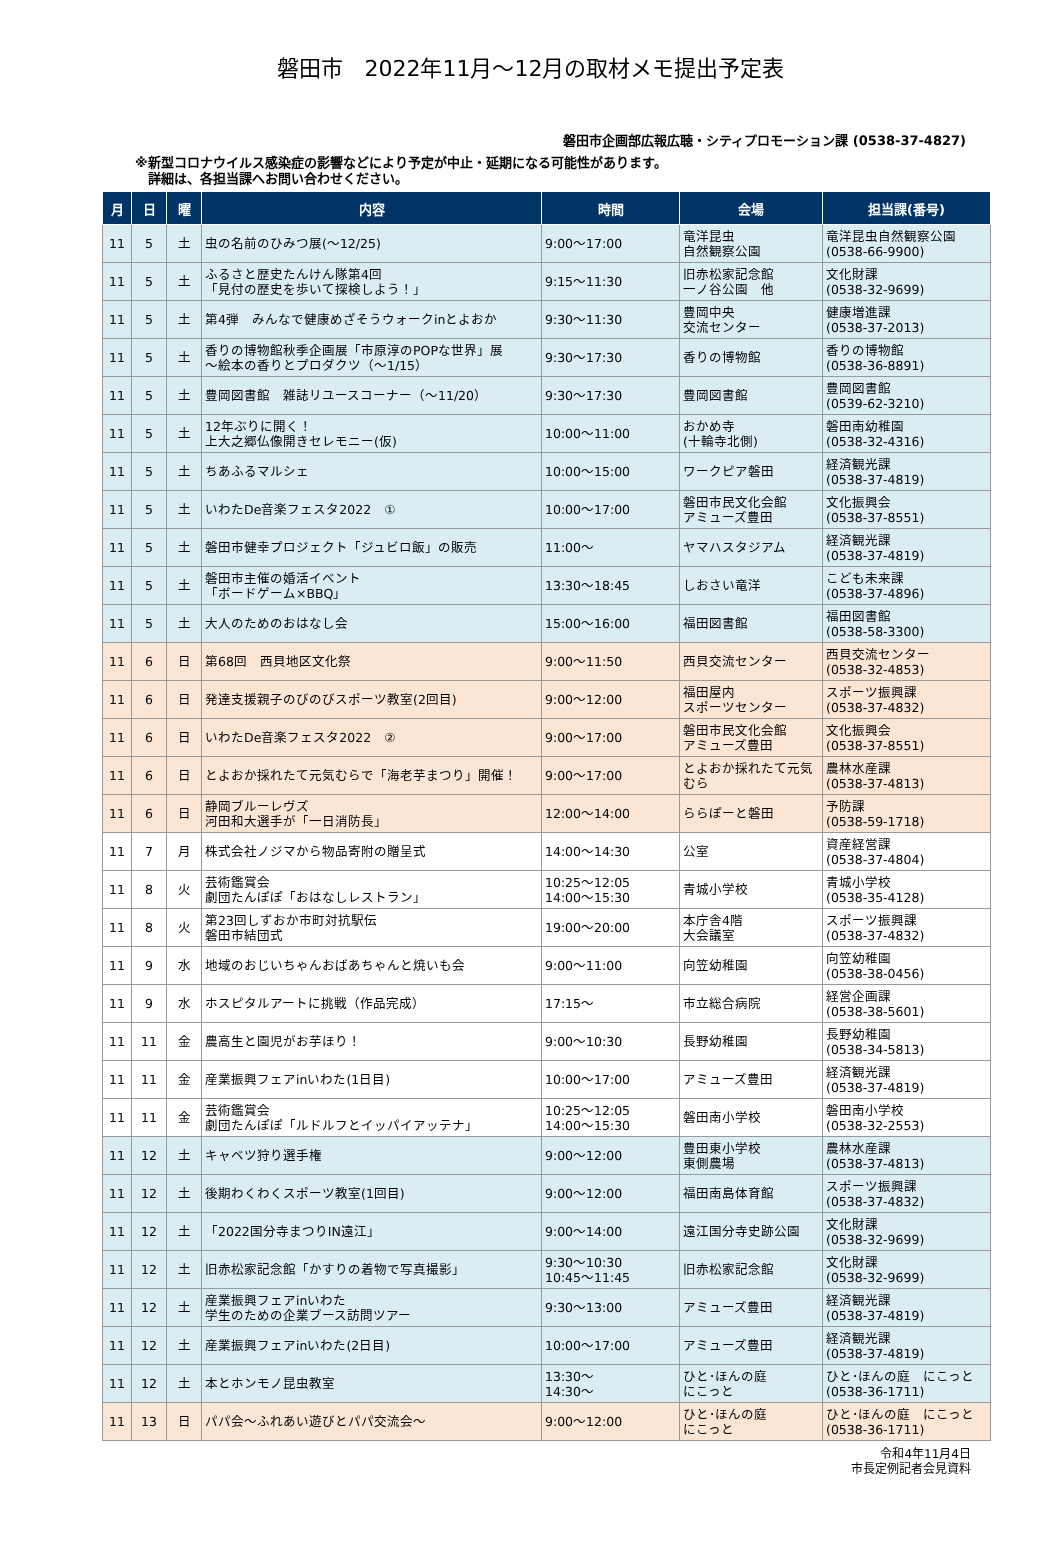磐田市　2022年11月～12月の取材メモ提出予定表
磐田市企画部広報広聴・シティプロモーション課 (0538-37-4827)
※新型コロナウイルス感染症の影響などにより予定が中止・延期になる可能性があります。
　詳細は、各担当課へお問い合わせください。
| 月 | 日 | 曜 | 内容 | 時間 | 会場 | 担当課(番号) |
| --- | --- | --- | --- | --- | --- | --- |
| 11 | 5 | 土 | 虫の名前のひみつ展(～12/25) | 9:00～17:00 | 竜洋昆虫 自然観察公園 | 竜洋昆虫自然観察公園 (0538-66-9900) |
| 11 | 5 | 土 | ふるさと歴史たんけん隊第4回 「見付の歴史を歩いて探検しよう！」 | 9:15～11:30 | 旧赤松家記念館 一ノ谷公園 他 | 文化財課 (0538-32-9699) |
| 11 | 5 | 土 | 第4弾 みんなで健康めざそうウォークinとよおか | 9:30～11:30 | 豊岡中央 交流センター | 健康増進課 (0538-37-2013) |
| 11 | 5 | 土 | 香りの博物館秋季企画展「市原淳のPOPな世界」展 ～絵本の香りとプロダクツ（～1/15） | 9:30～17:30 | 香りの博物館 | 香りの博物館 (0538-36-8891) |
| 11 | 5 | 土 | 豊岡図書館 雑誌リユースコーナー（～11/20） | 9:30～17:30 | 豊岡図書館 | 豊岡図書館 (0539-62-3210) |
| 11 | 5 | 土 | 12年ぶりに開く！ 上大之郷仏像開きセレモニー(仮) | 10:00～11:00 | おかめ寺 (十輪寺北側) | 磐田南幼稚園 (0538-32-4316) |
| 11 | 5 | 土 | ちあふるマルシェ | 10:00～15:00 | ワークピア磐田 | 経済観光課 (0538-37-4819) |
| 11 | 5 | 土 | いわたDe音楽フェスタ2022 ① | 10:00～17:00 | 磐田市民文化会館 アミューズ豊田 | 文化振興会 (0538-37-8551) |
| 11 | 5 | 土 | 磐田市健幸プロジェクト「ジュビロ飯」の販売 | 11:00～ | ヤマハスタジアム | 経済観光課 (0538-37-4819) |
| 11 | 5 | 土 | 磐田市主催の婚活イベント 「ボードゲーム×BBQ」 | 13:30～18:45 | しおさい竜洋 | こども未来課 (0538-37-4896) |
| 11 | 5 | 土 | 大人のためのおはなし会 | 15:00～16:00 | 福田図書館 | 福田図書館 (0538-58-3300) |
| 11 | 6 | 日 | 第68回 西貝地区文化祭 | 9:00～11:50 | 西貝交流センター | 西貝交流センター (0538-32-4853) |
| 11 | 6 | 日 | 発達支援親子のびのびスポーツ教室(2回目) | 9:00～12:00 | 福田屋内 スポーツセンター | スポーツ振興課 (0538-37-4832) |
| 11 | 6 | 日 | いわたDe音楽フェスタ2022 ② | 9:00～17:00 | 磐田市民文化会館 アミューズ豊田 | 文化振興会 (0538-37-8551) |
| 11 | 6 | 日 | とよおか採れたて元気むらで「海老芋まつり」開催！ | 9:00～17:00 | とよおか採れたて元気むら | 農林水産課 (0538-37-4813) |
| 11 | 6 | 日 | 静岡ブルーレヴズ 河田和大選手が「一日消防長」 | 12:00～14:00 | ららぽーと磐田 | 予防課 (0538-59-1718) |
| 11 | 7 | 月 | 株式会社ノジマから物品寄附の贈呈式 | 14:00～14:30 | 公室 | 資産経営課 (0538-37-4804) |
| 11 | 8 | 火 | 芸術鑑賞会 劇団たんぽぽ「おはなしレストラン」 | 10:25～12:05 14:00～15:30 | 青城小学校 | 青城小学校 (0538-35-4128) |
| 11 | 8 | 火 | 第23回しずおか市町対抗駅伝 磐田市結団式 | 19:00～20:00 | 本庁舎4階 大会議室 | スポーツ振興課 (0538-37-4832) |
| 11 | 9 | 水 | 地域のおじいちゃんおばあちゃんと焼いも会 | 9:00～11:00 | 向笠幼稚園 | 向笠幼稚園 (0538-38-0456) |
| 11 | 9 | 水 | ホスピタルアートに挑戦（作品完成） | 17:15～ | 市立総合病院 | 経営企画課 (0538-38-5601) |
| 11 | 11 | 金 | 農高生と園児がお芋ほり！ | 9:00～10:30 | 長野幼稚園 | 長野幼稚園 (0538-34-5813) |
| 11 | 11 | 金 | 産業振興フェアinいわた(1日目) | 10:00～17:00 | アミューズ豊田 | 経済観光課 (0538-37-4819) |
| 11 | 11 | 金 | 芸術鑑賞会 劇団たんぽぽ「ルドルフとイッパイアッテナ」 | 10:25～12:05 14:00～15:30 | 磐田南小学校 | 磐田南小学校 (0538-32-2553) |
| 11 | 12 | 土 | キャベツ狩り選手権 | 9:00～12:00 | 豊田東小学校 東側農場 | 農林水産課 (0538-37-4813) |
| 11 | 12 | 土 | 後期わくわくスポーツ教室(1回目) | 9:00～12:00 | 福田南島体育館 | スポーツ振興課 (0538-37-4832) |
| 11 | 12 | 土 | 「2022国分寺まつりIN遠江」 | 9:00～14:00 | 遠江国分寺史跡公園 | 文化財課 (0538-32-9699) |
| 11 | 12 | 土 | 旧赤松家記念館「かすりの着物で写真撮影」 | 9:30～10:30 10:45～11:45 | 旧赤松家記念館 | 文化財課 (0538-32-9699) |
| 11 | 12 | 土 | 産業振興フェアinいわた 学生のための企業ブース訪問ツアー | 9:30～13:00 | アミューズ豊田 | 経済観光課 (0538-37-4819) |
| 11 | 12 | 土 | 産業振興フェアinいわた(2日目) | 10:00～17:00 | アミューズ豊田 | 経済観光課 (0538-37-4819) |
| 11 | 12 | 土 | 本とホンモノ昆虫教室 | 13:30～ 14:30～ | ひと･ほんの庭 にこっと | ひと･ほんの庭 にこっと (0538-36-1711) |
| 11 | 13 | 日 | パパ会～ふれあい遊びとパパ交流会～ | 9:00～12:00 | ひと･ほんの庭 にこっと | ひと･ほんの庭 にこっと (0538-36-1711) |
令和4年11月4日
市長定例記者会見資料